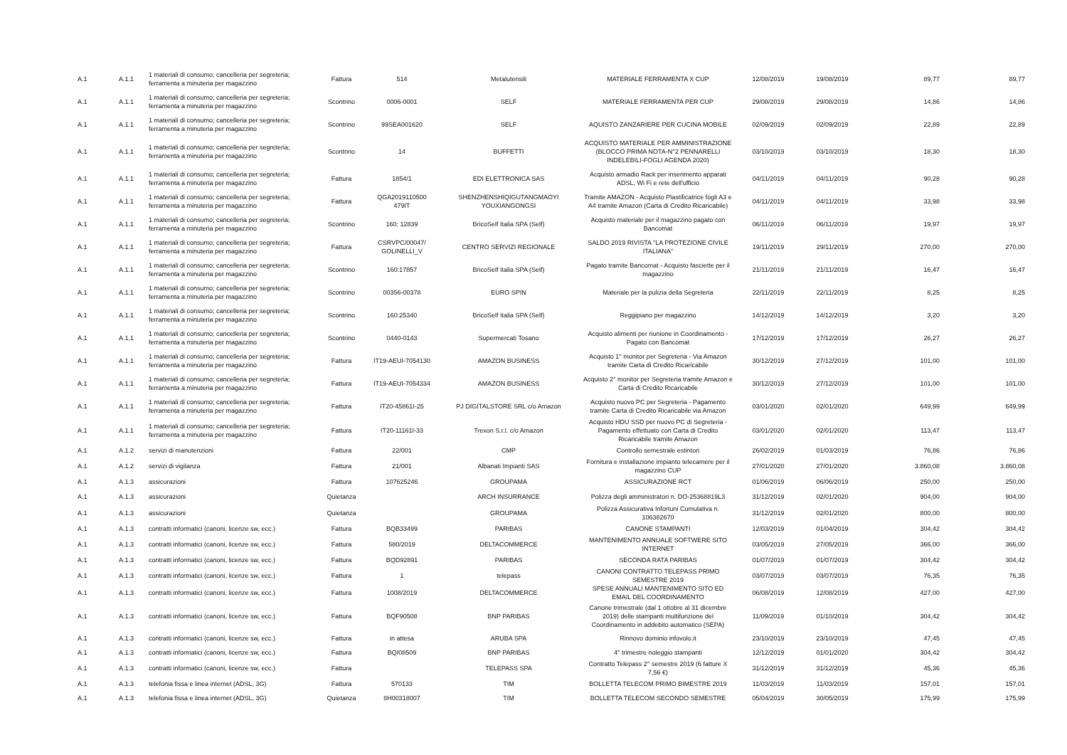| A.1 | A.1.1 | 1 materiali di consumo; cancelleria per segreteria; ferramenta a minuteria per magazzino | Fattura | 514 | Metalutensili | MATERIALE FERRAMENTA X CUP | 12/08/2019 | 19/08/2019 | 89,77 | 89,77 |
| A.1 | A.1.1 | 1 materiali di consumo; cancelleria per segreteria; ferramenta a minuteria per magazzino | Scontrino | 0006-0001 | SELF | MATERIALE FERRAMENTA PER CUP | 29/08/2019 | 29/08/2019 | 14,86 | 14,86 |
| A.1 | A.1.1 | 1 materiali di consumo; cancelleria per segreteria; ferramenta a minuteria per magazzino | Scontrino | 99SEA001620 | SELF | AQUISTO ZANZARIERE PER CUCINA MOBILE | 02/09/2019 | 02/09/2019 | 22,89 | 22,89 |
| A.1 | A.1.1 | 1 materiali di consumo; cancelleria per segreteria; ferramenta a minuteria per magazzino | Scontrino | 14 | BUFFETTI | ACQUISTO MATERIALE PER AMMINISTRAZIONE (BLOCCO PRIMA NOTA-N°2 PENNARELLI INDELEBILI-FOGLI AGENDA 2020) | 03/10/2019 | 03/10/2019 | 18,30 | 18,30 |
| A.1 | A.1.1 | 1 materiali di consumo; cancelleria per segreteria; ferramenta a minuteria per magazzino | Fattura | 1854/1 | EDI ELETTRONICA SAS | Acquisto armadio Rack per inserimento apparati ADSL, Wi Fi e rete dell'ufficio | 04/11/2019 | 04/11/2019 | 90,28 | 90,28 |
| A.1 | A.1.1 | 1 materiali di consumo; cancelleria per segreteria; ferramenta a minuteria per magazzino | Fattura | QGA2019110500 479IT | SHENZHENSHIQIGUTANGMAOYI YOUXIANGONGSI | Tramite AMAZON - Acquisto Plastificatrice fogli A3 e A4 tramite Amazon (Carta di Credito Ricaricabile) | 04/11/2019 | 04/11/2019 | 33,98 | 33,98 |
| A.1 | A.1.1 | 1 materiali di consumo; cancelleria per segreteria; ferramenta a minuteria per magazzino | Scontrino | 160: 12839 | BricoSelf Italia SPA (Self) | Acquisto materiale per il magazzino pagato con Bancomat | 06/11/2019 | 06/11/2019 | 19,97 | 19,97 |
| A.1 | A.1.1 | 1 materiali di consumo; cancelleria per segreteria; ferramenta a minuteria per magazzino | Fattura | CSRVPC/00047/ GOLINELLI_V | CENTRO SERVIZI REGIONALE | SALDO 2019 RIVISTA "LA PROTEZIONE CIVILE ITALIANA" | 19/11/2019 | 29/11/2019 | 270,00 | 270,00 |
| A.1 | A.1.1 | 1 materiali di consumo; cancelleria per segreteria; ferramenta a minuteria per magazzino | Scontrino | 160:17857 | BricoSelf Italia SPA (Self) | Pagato tramite Bancomat - Acquisto fasciette per il magazzino | 21/11/2019 | 21/11/2019 | 16,47 | 16,47 |
| A.1 | A.1.1 | 1 materiali di consumo; cancelleria per segreteria; ferramenta a minuteria per magazzino | Scontrino | 00356-00378 | EURO SPIN | Materiale per la pulizia della Segreteria | 22/11/2019 | 22/11/2019 | 8,25 | 8,25 |
| A.1 | A.1.1 | 1 materiali di consumo; cancelleria per segreteria; ferramenta a minuteria per magazzino | Scontrino | 160:25340 | BricoSelf Italia SPA (Self) | Reggipiano per magazzino | 14/12/2019 | 14/12/2019 | 3,20 | 3,20 |
| A.1 | A.1.1 | 1 materiali di consumo; cancelleria per segreteria; ferramenta a minuteria per magazzino | Scontrino | 0440-0143 | Supermercati Tosano | Acquisto alimenti per riunione in Coordinamento - Pagato con Bancomat | 17/12/2019 | 17/12/2019 | 26,27 | 26,27 |
| A.1 | A.1.1 | 1 materiali di consumo; cancelleria per segreteria; ferramenta a minuteria per magazzino | Fattura | IT19-AEUI-7054130 | AMAZON BUSINESS | Acquisto 1° monitor per Segreteria - Via Amazon tramite Carta di Credito Ricaricabile | 30/12/2019 | 27/12/2019 | 101,00 | 101,00 |
| A.1 | A.1.1 | 1 materiali di consumo; cancelleria per segreteria; ferramenta a minuteria per magazzino | Fattura | IT19-AEUI-7054334 | AMAZON BUSINESS | Acquisto 2° monitor per Segreteria tramite Amazon e Carta di Credito Ricaricabile | 30/12/2019 | 27/12/2019 | 101,00 | 101,00 |
| A.1 | A.1.1 | 1 materiali di consumo; cancelleria per segreteria; ferramenta a minuteria per magazzino | Fattura | IT20-45861I-25 | PJ DIGITALSTORE SRL c/o Amazon | Acquisto nuovo PC per Segreteria - Pagamento tramite Carta di Credito Ricaricabile via Amazon | 03/01/2020 | 02/01/2020 | 649,99 | 649,99 |
| A.1 | A.1.1 | 1 materiali di consumo; cancelleria per segreteria; ferramenta a minuteria per magazzino | Fattura | IT20-11161I-33 | Trexon S.r.l. c/o Amazon | Acquisto HDU SSD per nuovo PC di Segreteria - Pagamento effettuato con Carta di Credito Ricaricabile tramite Amazon | 03/01/2020 | 02/01/2020 | 113,47 | 113,47 |
| A.1 | A.1.2 | servizi di manutenzioni | Fattura | 22/001 | CMP | Controllo semestrale estintori | 26/02/2019 | 01/03/2019 | 76,86 | 76,86 |
| A.1 | A.1.2 | servizi di vigilanza | Fattura | 21/001 | Albanati Impianti SAS | Fornitura e installazione impianto telecamere per il magazzino CUP | 27/01/2020 | 27/01/2020 | 3.860,08 | 3.860,08 |
| A.1 | A.1.3 | assicurazioni | Fattura | 107625246 | GROUPAMA | ASSICURAZIONE RCT | 01/06/2019 | 06/06/2019 | 250,00 | 250,00 |
| A.1 | A.1.3 | assicurazioni | Quietanza | | ARCH INSURRANCE | Polizza degli amministratori n. DO-25368819L3 | 31/12/2019 | 02/01/2020 | 904,00 | 904,00 |
| A.1 | A.1.3 | assicurazioni | Quietanza | | GROUPAMA | Polizza Assicurativa Infortuni Cumulativa n. 106382670 | 31/12/2019 | 02/01/2020 | 800,00 | 800,00 |
| A.1 | A.1.3 | contratti informatici (canoni, licenze sw, ecc.) | Fattura | BQB33499 | PARIBAS | CANONE STAMPANTI | 12/03/2019 | 01/04/2019 | 304,42 | 304,42 |
| A.1 | A.1.3 | contratti informatici (canoni, licenze sw, ecc.) | Fattura | 580/2019 | DELTACOMMERCE | MANTENIMENTO ANNUALE SOFTWERE SITO INTERNET | 03/05/2019 | 27/05/2019 | 366,00 | 366,00 |
| A.1 | A.1.3 | contratti informatici (canoni, licenze sw, ecc.) | Fattura | BQD92891 | PARIBAS | SECONDA RATA PARIBAS | 01/07/2019 | 01/07/2019 | 304,42 | 304,42 |
| A.1 | A.1.3 | contratti informatici (canoni, licenze sw, ecc.) | Fattura | 1 | telepass | CANONI CONTRATTO TELEPASS PRIMO SEMESTRE 2019 | 03/07/2019 | 03/07/2019 | 76,35 | 76,35 |
| A.1 | A.1.3 | contratti informatici (canoni, licenze sw, ecc.) | Fattura | 1008/2019 | DELTACOMMERCE | SPESE ANNUALI MANTENIMENTO SITO ED EMAIL DEL COORDINAMENTO | 06/08/2019 | 12/08/2019 | 427,00 | 427,00 |
| A.1 | A.1.3 | contratti informatici (canoni, licenze sw, ecc.) | Fattura | BQF90508 | BNP PARIBAS | Canone trimestrale (dal 1 ottobre al 31 dicembre 2019) delle stampanti multifunzione del Coordinamento in addebito automatico (SEPA) | 11/09/2019 | 01/10/2019 | 304,42 | 304,42 |
| A.1 | A.1.3 | contratti informatici (canoni, licenze sw, ecc.) | Fattura | in attesa | ARUBA SPA | Rinnovo dominio infovolo.it | 23/10/2019 | 23/10/2019 | 47,45 | 47,45 |
| A.1 | A.1.3 | contratti informatici (canoni, licenze sw, ecc.) | Fattura | BQI08509 | BNP PARIBAS | 4° trimestre noleggio stampanti | 12/12/2019 | 01/01/2020 | 304,42 | 304,42 |
| A.1 | A.1.3 | contratti informatici (canoni, licenze sw, ecc.) | Fattura | | TELEPASS SPA | Contratto Telepass 2° semestre 2019 (6 fatture X 7,56 €) | 31/12/2019 | 31/12/2019 | 45,36 | 45,36 |
| A.1 | A.1.3 | telefonia fissa e linea internet (ADSL, 3G) | Fattura | 570133 | TIM | BOLLETTA TELECOM PRIMO BIMESTRE 2019 | 11/03/2019 | 11/03/2019 | 157,01 | 157,01 |
| A.1 | A.1.3 | telefonia fissa e linea internet (ADSL, 3G) | Quietanza | 8H00318007 | TIM | BOLLETTA TELECOM SECONDO SEMESTRE | 05/04/2019 | 30/05/2019 | 175,99 | 175,99 |